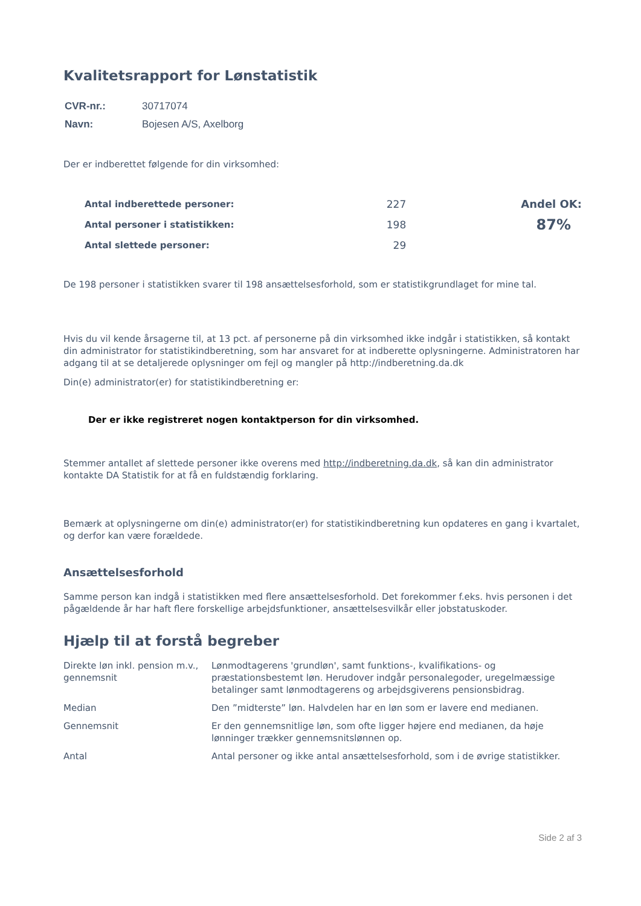Kvalitetsrapport for Lønstatistik
| CVR-nr.: | 30717074 |
| Navn: | Bojesen A/S, Axelborg |
Der er indberettet følgende for din virksomhed:
| Antal indberettede personer: | 227 | Andel OK: |
| Antal personer i statistikken: | 198 | 87% |
| Antal slettede personer: | 29 | |
De 198 personer i statistikken svarer til 198 ansættelsesforhold, som er statistikgrundlaget for mine tal.
Hvis du vil kende årsagerne til, at 13 pct. af personerne på din virksomhed ikke indgår i statistikken, så kontakt din administrator for statistikindberetning, som har ansvaret for at indberette oplysningerne. Administratoren har adgang til at se detaljerede oplysninger om fejl og mangler på http://indberetning.da.dk
Din(e) administrator(er) for statistikindberetning er:
Der er ikke registreret nogen kontaktperson for din virksomhed.
Stemmer antallet af slettede personer ikke overens med http://indberetning.da.dk, så kan din administrator kontakte DA Statistik for at få en fuldstændig forklaring.
Bemærk at oplysningerne om din(e) administrator(er) for statistikindberetning kun opdateres en gang i kvartalet, og derfor kan være forældede.
Ansættelsesforhold
Samme person kan indgå i statistikken med flere ansættelsesforhold. Det forekommer f.eks. hvis personen i det pågældende år har haft flere forskellige arbejdsfunktioner, ansættelsesvilkår eller jobstatuskoder.
Hjælp til at forstå begreber
| Direkte løn inkl. pension m.v., gennemsnit | Lønmodtagerens 'grundløn', samt funktions-, kvalifikations- og præstationsbestemt løn. Herudover indgår personalegoder, uregelmæssige betalinger samt lønmodtagerens og arbejdsgiverens pensionsbidrag. |
| Median | Den ”midterste” løn. Halvdelen har en løn som er lavere end medianen. |
| Gennemsnit | Er den gennemsnitlige løn, som ofte ligger højere end medianen, da høje lønninger trækker gennemsnitslønnen op. |
| Antal | Antal personer og ikke antal ansættelsesforhold, som i de øvrige statistikker. |
Side 2 af 3